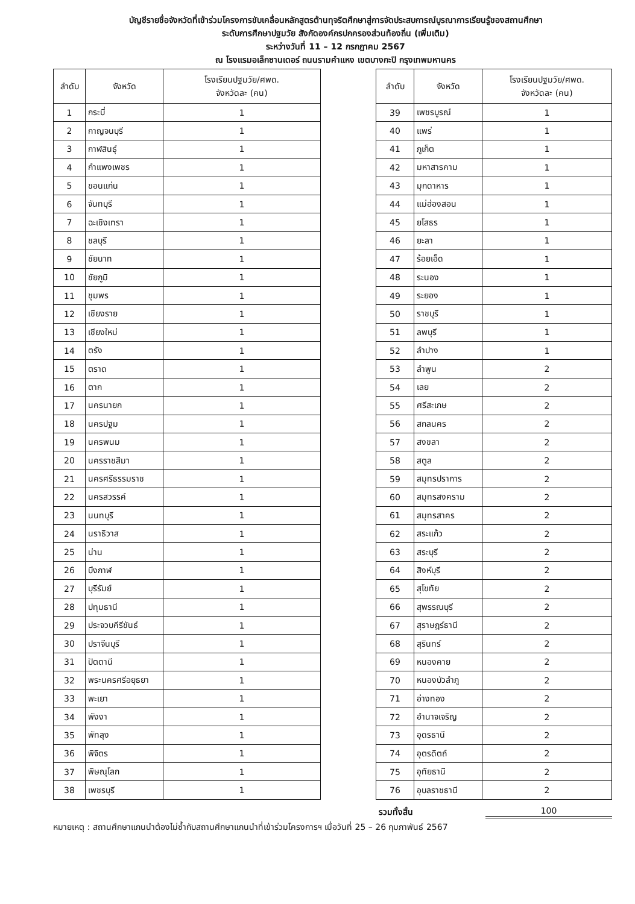บัญชีรายชื่อจังหวัดที่เข้าร่วมโครงการขับเคลื่อนหลักสูตรต้านทุจริตศึกษาสู่การจัดประสบการณ์บูรณาการเรียนรู้ของสถานศึกษา
ระดับการศึกษาปฐมวัย สังกัดองค์กรปกครองส่วนท้องถิ่น (เพิ่มเติม)
ระหว่างวันที่ 11 – 12 กรกฎาคม 2567
ณ โรงแรมอเล็กซานเดอร์ ถนนรามคำแหง เขตบางกะปิ กรุงเทพมหานคร
| ลำดับ | จังหวัด | โรงเรียนปฐมวัย/ศพด. จังหวัดละ (คน) |
| --- | --- | --- |
| 1 | กระบี่ | 1 |
| 2 | กาญจนบุรี | 1 |
| 3 | กาฬสินธุ์ | 1 |
| 4 | กำแพงเพชร | 1 |
| 5 | ขอนแก่น | 1 |
| 6 | จันทบุรี | 1 |
| 7 | ฉะเชิงเทรา | 1 |
| 8 | ชลบุรี | 1 |
| 9 | ชัยนาท | 1 |
| 10 | ชัยภูมิ | 1 |
| 11 | ชุมพร | 1 |
| 12 | เชียงราย | 1 |
| 13 | เชียงใหม่ | 1 |
| 14 | ตรัง | 1 |
| 15 | ตราด | 1 |
| 16 | ตาก | 1 |
| 17 | นครนายก | 1 |
| 18 | นครปฐม | 1 |
| 19 | นครพนม | 1 |
| 20 | นครราชสีมา | 1 |
| 21 | นครศรีธรรมราช | 1 |
| 22 | นครสวรรค์ | 1 |
| 23 | นนทบุรี | 1 |
| 24 | นราธิวาส | 1 |
| 25 | น่าน | 1 |
| 26 | บึงกาฬ | 1 |
| 27 | บุรีรัมย์ | 1 |
| 28 | ปทุมธานี | 1 |
| 29 | ประจวบคีรีขันธ์ | 1 |
| 30 | ปราจีนบุรี | 1 |
| 31 | ปัตตานี | 1 |
| 32 | พระนครศรีอยุธยา | 1 |
| 33 | พะเยา | 1 |
| 34 | พังงา | 1 |
| 35 | พัทลุง | 1 |
| 36 | พิจิตร | 1 |
| 37 | พิษณุโลก | 1 |
| 38 | เพชรบุรี | 1 |
| ลำดับ | จังหวัด | โรงเรียนปฐมวัย/ศพด. จังหวัดละ (คน) |
| --- | --- | --- |
| 39 | เพชรบูรณ์ | 1 |
| 40 | แพร่ | 1 |
| 41 | ภูเก็ต | 1 |
| 42 | มหาสารคาม | 1 |
| 43 | มุกดาหาร | 1 |
| 44 | แม่ฮ่องสอน | 1 |
| 45 | ยโสธร | 1 |
| 46 | ยะลา | 1 |
| 47 | ร้อยเอ็ด | 1 |
| 48 | ระนอง | 1 |
| 49 | ระยอง | 1 |
| 50 | ราชบุรี | 1 |
| 51 | ลพบุรี | 1 |
| 52 | ลำปาง | 1 |
| 53 | ลำพูน | 2 |
| 54 | เลย | 2 |
| 55 | ศรีสะเกษ | 2 |
| 56 | สกลนคร | 2 |
| 57 | สงขลา | 2 |
| 58 | สตูล | 2 |
| 59 | สมุทรปราการ | 2 |
| 60 | สมุทรสงคราม | 2 |
| 61 | สมุทรสาคร | 2 |
| 62 | สระแก้ว | 2 |
| 63 | สระบุรี | 2 |
| 64 | สิงห์บุรี | 2 |
| 65 | สุโขทัย | 2 |
| 66 | สุพรรณบุรี | 2 |
| 67 | สุราษฎร์ธานี | 2 |
| 68 | สุรินทร์ | 2 |
| 69 | หนองคาย | 2 |
| 70 | หนองบัวลำภู | 2 |
| 71 | อ่างทอง | 2 |
| 72 | อำนาจเจริญ | 2 |
| 73 | อุดรธานี | 2 |
| 74 | อุตรดิตถ์ | 2 |
| 75 | อุทัยธานี | 2 |
| 76 | อุบลราชธานี | 2 |
รวมทั้งสิ้น 100
หมายเหตุ : สถานศึกษาแกนนำต้องไม่ซ้ำกับสถานศึกษาแกนนำที่เข้าร่วมโครงการฯ เมื่อวันที่ 25 – 26 กุมภาพันธ์ 2567